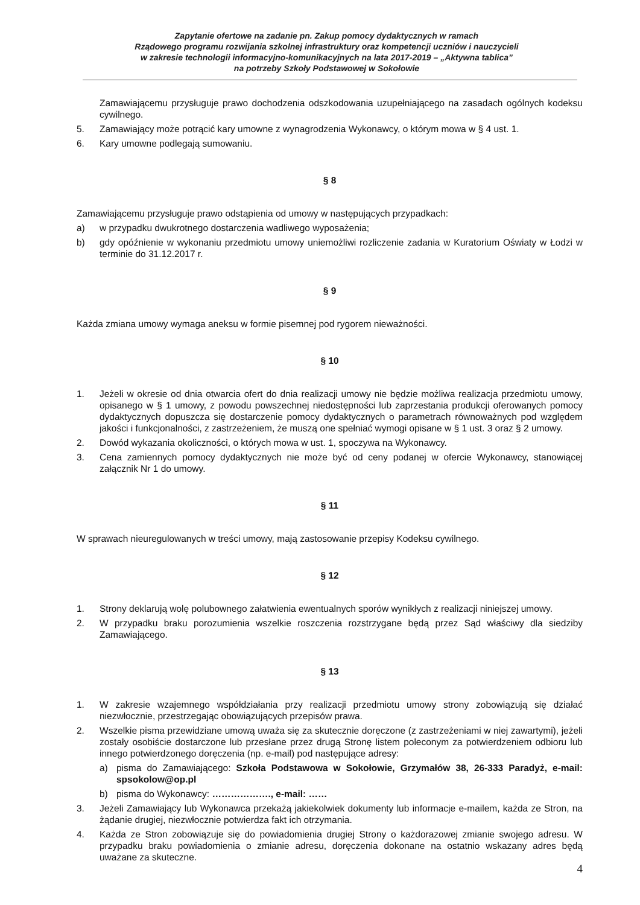Zapytanie ofertowe na zadanie pn. Zakup pomocy dydaktycznych w ramach
Rządowego programu rozwijania szkolnej infrastruktury oraz kompetencji uczniów i nauczycieli
w zakresie technologii informacyjno-komunikacyjnych na lata 2017-2019 – „Aktywna tablica”
na potrzeby Szkoły Podstawowej w Sokołowie
Zamawiającemu przysługuje prawo dochodzenia odszkodowania uzupełniającego na zasadach ogólnych kodeksu cywilnego.
5. Zamawiający może potrącić kary umowne z wynagrodzenia Wykonawcy, o którym mowa w § 4 ust. 1.
6. Kary umowne podlegają sumowaniu.
§ 8
Zamawiającemu przysługuje prawo odstąpienia od umowy w następujących przypadkach:
a) w przypadku dwukrotnego dostarczenia wadliwego wyposażenia;
b) gdy opóźnienie w wykonaniu przedmiotu umowy uniemożliwi rozliczenie zadania w Kuratorium Oświaty w Łodzi w terminie do 31.12.2017 r.
§ 9
Każda zmiana umowy wymaga aneksu w formie pisemnej pod rygorem nieważności.
§ 10
1. Jeżeli w okresie od dnia otwarcia ofert do dnia realizacji umowy nie będzie możliwa realizacja przedmiotu umowy, opisanego w § 1 umowy, z powodu powszechnej niedostępności lub zaprzestania produkcji oferowanych pomocy dydaktycznych dopuszcza się dostarczenie pomocy dydaktycznych o parametrach równoważnych pod względem jakości i funkcjonalności, z zastrzeżeniem, że muszą one spełniać wymogi opisane w § 1 ust. 3 oraz § 2 umowy.
2. Dowód wykazania okoliczności, o których mowa w ust. 1, spoczywa na Wykonawcy.
3. Cena zamiennych pomocy dydaktycznych nie może być od ceny podanej w ofercie Wykonawcy, stanowiącej załącznik Nr 1 do umowy.
§ 11
W sprawach nieuregulowanych w treści umowy, mają zastosowanie przepisy Kodeksu cywilnego.
§ 12
1. Strony deklarują wolę polubownego załatwienia ewentualnych sporów wynikłych z realizacji niniejszej umowy.
2. W przypadku braku porozumienia wszelkie roszczenia rozstrzygane będą przez Sąd właściwy dla siedziby Zamawiającego.
§ 13
1. W zakresie wzajemnego współdziałania przy realizacji przedmiotu umowy strony zobowiązują się działać niezwłocznie, przestrzegając obowiązujących przepisów prawa.
2. Wszelkie pisma przewidziane umową uważa się za skutecznie doręczone (z zastrzeżeniami w niej zawartymi), jeżeli zostały osobiście dostarczone lub przesłane przez drugą Stronę listem poleconym za potwierdzeniem odbioru lub innego potwierdzonego doręczenia (np. e-mail) pod następujące adresy:
a) pisma do Zamawiającego: Szkoła Podstawowa w Sokołowie, Grzymałów 38, 26-333 Paradyż, e-mail: spsokolow@op.pl
b) pisma do Wykonawcy: ………………., e-mail: ……
3. Jeżeli Zamawiający lub Wykonawca przekażą jakiekolwiek dokumenty lub informacje e-mailem, każda ze Stron, na żądanie drugiej, niezwłocznie potwierdza fakt ich otrzymania.
4. Każda ze Stron zobowiązuje się do powiadomienia drugiej Strony o każdorazowej zmianie swojego adresu. W przypadku braku powiadomienia o zmianie adresu, doręczenia dokonane na ostatnio wskazany adres będą uważane za skuteczne.
4